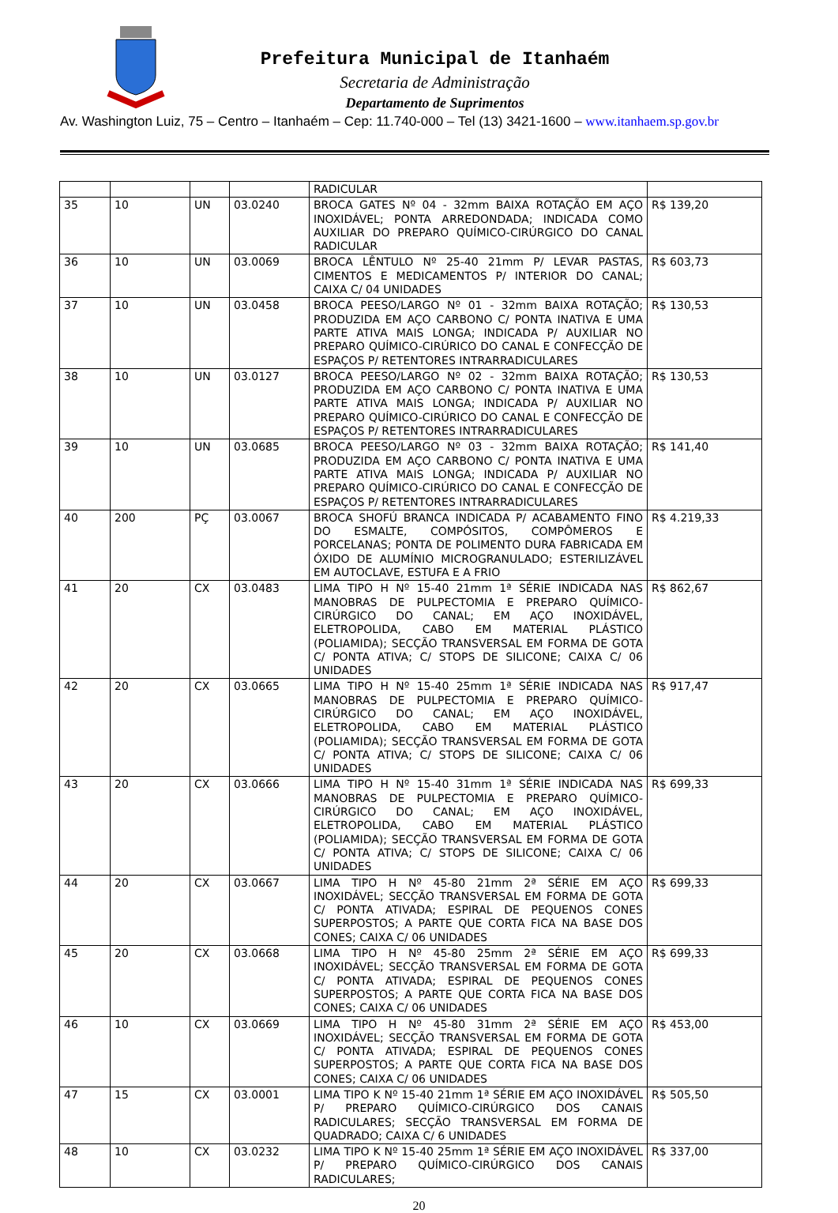Prefeitura Municipal de Itanhaém
Secretaria de Administração
Departamento de Suprimentos
Av. Washington Luiz, 75 – Centro – Itanhaém – Cep: 11.740-000 – Tel (13) 3421-1600 – www.itanhaem.sp.gov.br
| | | | | RADICULAR | |
| 35 | 10 | UN | 03.0240 | BROCA GATES Nº 04 - 32mm BAIXA ROTAÇÃO EM AÇO INOXIDÁVEL; PONTA ARREDONDADA; INDICADA COMO AUXILIAR DO PREPARO QUÍMICO-CIRÚRGICO DO CANAL RADICULAR | R$ 139,20 |
| 36 | 10 | UN | 03.0069 | BROCA LÊNTULO Nº 25-40 21mm P/ LEVAR PASTAS, CIMENTOS E MEDICAMENTOS P/ INTERIOR DO CANAL; CAIXA C/ 04 UNIDADES | R$ 603,73 |
| 37 | 10 | UN | 03.0458 | BROCA PEESO/LARGO Nº 01 - 32mm BAIXA ROTAÇÃO; PRODUZIDA EM AÇO CARBONO C/ PONTA INATIVA E UMA PARTE ATIVA MAIS LONGA; INDICADA P/ AUXILIAR NO PREPARO QUÍMICO-CIRÚRICO DO CANAL E CONFECÇÃO DE ESPAÇOS P/ RETENTORES INTRARRADICULARES | R$ 130,53 |
| 38 | 10 | UN | 03.0127 | BROCA PEESO/LARGO Nº 02 - 32mm BAIXA ROTAÇÃO; PRODUZIDA EM AÇO CARBONO C/ PONTA INATIVA E UMA PARTE ATIVA MAIS LONGA; INDICADA P/ AUXILIAR NO PREPARO QUÍMICO-CIRÚRICO DO CANAL E CONFECÇÃO DE ESPAÇOS P/ RETENTORES INTRARRADICULARES | R$ 130,53 |
| 39 | 10 | UN | 03.0685 | BROCA PEESO/LARGO Nº 03 - 32mm BAIXA ROTAÇÃO; PRODUZIDA EM AÇO CARBONO C/ PONTA INATIVA E UMA PARTE ATIVA MAIS LONGA; INDICADA P/ AUXILIAR NO PREPARO QUÍMICO-CIRÚRICO DO CANAL E CONFECÇÃO DE ESPAÇOS P/ RETENTORES INTRARRADICULARES | R$ 141,40 |
| 40 | 200 | PÇ | 03.0067 | BROCA SHOFÚ BRANCA INDICADA P/ ACABAMENTO FINO DO ESMALTE, COMPÓSITOS, COMPÔMEROS E PORCELANAS; PONTA DE POLIMENTO DURA FABRICADA EM ÓXIDO DE ALUMÍNIO MICROGRANULADO; ESTERILIZÁVEL EM AUTOCLAVE, ESTUFA E A FRIO | R$ 4.219,33 |
| 41 | 20 | CX | 03.0483 | LIMA TIPO H Nº 15-40 21mm 1ª SÉRIE INDICADA NAS MANOBRAS DE PULPECTOMIA E PREPARO QUÍMICO-CIRÚRGICO DO CANAL; EM AÇO INOXIDÁVEL, ELETROPOLIDA, CABO EM MATERIAL PLÁSTICO (POLIAMIDA); SECÇÃO TRANSVERSAL EM FORMA DE GOTA C/ PONTA ATIVA; C/ STOPS DE SILICONE; CAIXA C/ 06 UNIDADES | R$ 862,67 |
| 42 | 20 | CX | 03.0665 | LIMA TIPO H Nº 15-40 25mm 1ª SÉRIE INDICADA NAS MANOBRAS DE PULPECTOMIA E PREPARO QUÍMICO-CIRÚRGICO DO CANAL; EM AÇO INOXIDÁVEL, ELETROPOLIDA, CABO EM MATERIAL PLÁSTICO (POLIAMIDA); SECÇÃO TRANSVERSAL EM FORMA DE GOTA C/ PONTA ATIVA; C/ STOPS DE SILICONE; CAIXA C/ 06 UNIDADES | R$ 917,47 |
| 43 | 20 | CX | 03.0666 | LIMA TIPO H Nº 15-40 31mm 1ª SÉRIE INDICADA NAS MANOBRAS DE PULPECTOMIA E PREPARO QUÍMICO-CIRÚRGICO DO CANAL; EM AÇO INOXIDÁVEL, ELETROPOLIDA, CABO EM MATERIAL PLÁSTICO (POLIAMIDA); SECÇÃO TRANSVERSAL EM FORMA DE GOTA C/ PONTA ATIVA; C/ STOPS DE SILICONE; CAIXA C/ 06 UNIDADES | R$ 699,33 |
| 44 | 20 | CX | 03.0667 | LIMA TIPO H Nº 45-80 21mm 2ª SÉRIE EM AÇO INOXIDÁVEL; SECÇÃO TRANSVERSAL EM FORMA DE GOTA C/ PONTA ATIVADA; ESPIRAL DE PEQUENOS CONES SUPERPOSTOS; A PARTE QUE CORTA FICA NA BASE DOS CONES; CAIXA C/ 06 UNIDADES | R$ 699,33 |
| 45 | 20 | CX | 03.0668 | LIMA TIPO H Nº 45-80 25mm 2ª SÉRIE EM AÇO INOXIDÁVEL; SECÇÃO TRANSVERSAL EM FORMA DE GOTA C/ PONTA ATIVADA; ESPIRAL DE PEQUENOS CONES SUPERPOSTOS; A PARTE QUE CORTA FICA NA BASE DOS CONES; CAIXA C/ 06 UNIDADES | R$ 699,33 |
| 46 | 10 | CX | 03.0669 | LIMA TIPO H Nº 45-80 31mm 2ª SÉRIE EM AÇO INOXIDÁVEL; SECÇÃO TRANSVERSAL EM FORMA DE GOTA C/ PONTA ATIVADA; ESPIRAL DE PEQUENOS CONES SUPERPOSTOS; A PARTE QUE CORTA FICA NA BASE DOS CONES; CAIXA C/ 06 UNIDADES | R$ 453,00 |
| 47 | 15 | CX | 03.0001 | LIMA TIPO K Nº 15-40 21mm 1ª SÉRIE EM AÇO INOXIDÁVEL P/ PREPARO QUÍMICO-CIRÚRGICO DOS CANAIS RADICULARES; SECÇÃO TRANSVERSAL EM FORMA DE QUADRADO; CAIXA C/ 6 UNIDADES | R$ 505,50 |
| 48 | 10 | CX | 03.0232 | LIMA TIPO K Nº 15-40 25mm 1ª SÉRIE EM AÇO INOXIDÁVEL P/ PREPARO QUÍMICO-CIRÚRGICO DOS CANAIS RADICULARES; | R$ 337,00 |
20